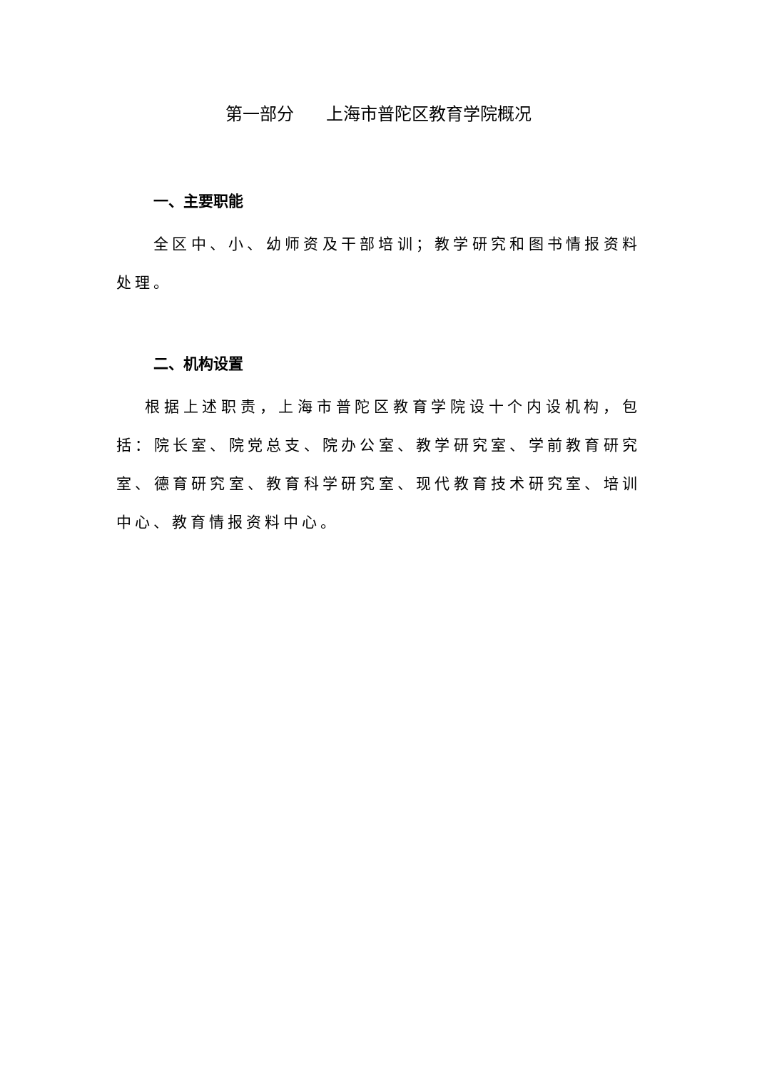第一部分 上海市普陀区教育学院概况
一、主要职能
全区中、小、幼师资及干部培训；教学研究和图书情报资料处理。
二、机构设置
根据上述职责，上海市普陀区教育学院设十个内设机构，包括：院长室、院党总支、院办公室、教学研究室、学前教育研究室、德育研究室、教育科学研究室、现代教育技术研究室、培训中心、教育情报资料中心。